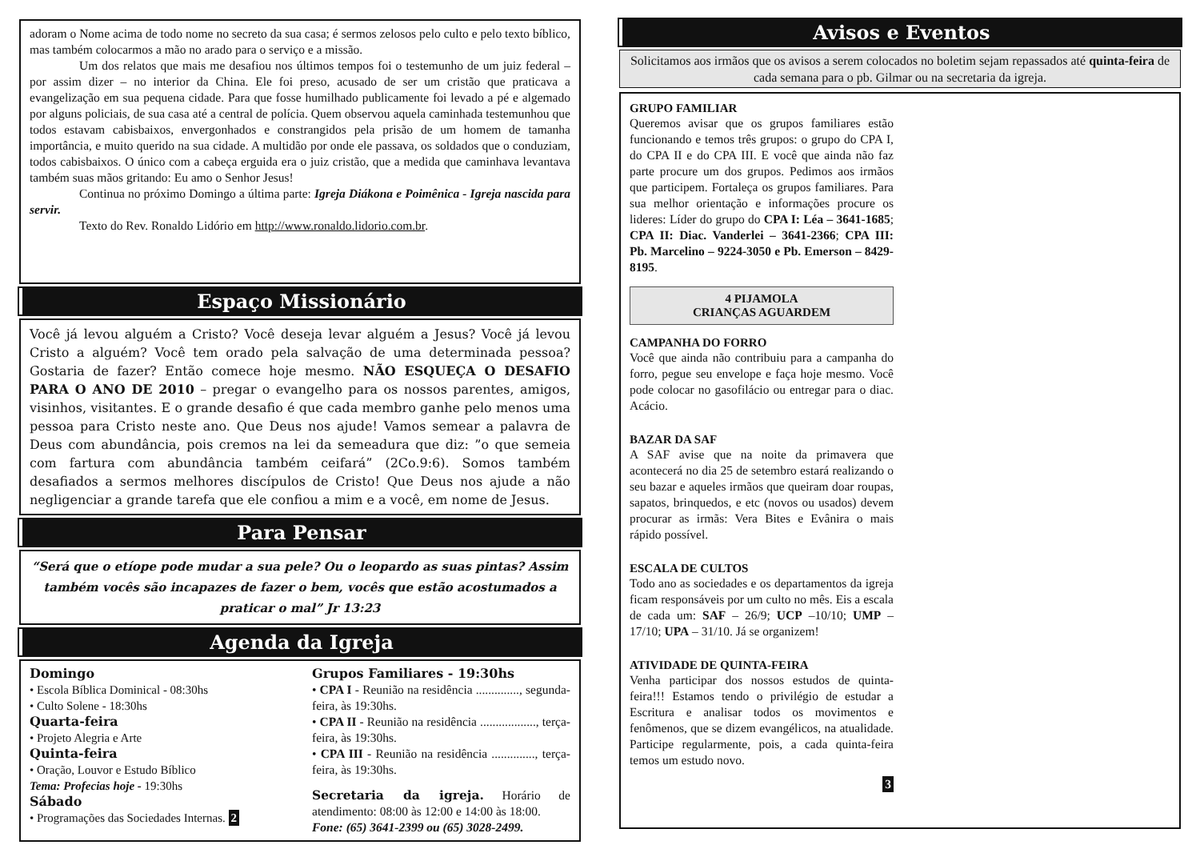adoram o Nome acima de todo nome no secreto da sua casa; é sermos zelosos pelo culto e pelo texto bíblico, mas também colocarmos a mão no arado para o serviço e a missão.
Um dos relatos que mais me desafiou nos últimos tempos foi o testemunho de um juiz federal – por assim dizer – no interior da China. Ele foi preso, acusado de ser um cristão que praticava a evangelização em sua pequena cidade. Para que fosse humilhado publicamente foi levado a pé e algemado por alguns policiais, de sua casa até a central de polícia. Quem observou aquela caminhada testemunhou que todos estavam cabisbaixos, envergonhados e constrangidos pela prisão de um homem de tamanha importância, e muito querido na sua cidade. A multidão por onde ele passava, os soldados que o conduziam, todos cabisbaixos. O único com a cabeça erguida era o juiz cristão, que a medida que caminhava levantava também suas mãos gritando: Eu amo o Senhor Jesus!
Continua no próximo Domingo a última parte: Igreja Diákona e Poimênica - Igreja nascida para servir.
Texto do Rev. Ronaldo Lidório em http://www.ronaldo.lidorio.com.br.
Espaço Missionário
Você já levou alguém a Cristo? Você deseja levar alguém a Jesus? Você já levou Cristo a alguém? Você tem orado pela salvação de uma determinada pessoa? Gostaria de fazer? Então comece hoje mesmo. NÃO ESQUEÇA O DESAFIO PARA O ANO DE 2010 – pregar o evangelho para os nossos parentes, amigos, visinhos, visitantes. E o grande desafio é que cada membro ganhe pelo menos uma pessoa para Cristo neste ano. Que Deus nos ajude! Vamos semear a palavra de Deus com abundância, pois cremos na lei da semeadura que diz: ”o que semeia com fartura com abundância também ceifará” (2Co.9:6). Somos também desafiados a sermos melhores discípulos de Cristo! Que Deus nos ajude a não negligenciar a grande tarefa que ele confiou a mim e a você, em nome de Jesus.
Para Pensar
“Será que o etíope pode mudar a sua pele? Ou o leopardo as suas pintas? Assim também vocês são incapazes de fazer o bem, vocês que estão acostumados a praticar o mal” Jr 13:23
Agenda da Igreja
Domingo
• Escola Bíblica Dominical - 08:30hs
• Culto Solene - 18:30hs
Quarta-feira
• Projeto Alegria e Arte
Quinta-feira
• Oração, Louvor e Estudo Bíblico
Tema: Profecias hoje - 19:30hs
Sábado
• Programações das Sociedades Internas. 2
Grupos Familiares - 19:30hs
• CPA I - Reunião na residência .............., segunda-feira, às 19:30hs.
• CPA II - Reunião na residência .................., terça-feira, às 19:30hs.
• CPA III - Reunião na residência .............., terça-feira, às 19:30hs.
Secretaria da igreja. Horário de atendimento: 08:00 às 12:00 e 14:00 às 18:00.
Fone: (65) 3641-2399 ou (65) 3028-2499.
Avisos e Eventos
Solicitamos aos irmãos que os avisos a serem colocados no boletim sejam repassados até quinta-feira de cada semana para o pb. Gilmar ou na secretaria da igreja.
GRUPO FAMILIAR
Queremos avisar que os grupos familiares estão funcionando e temos três grupos: o grupo do CPA I, do CPA II e do CPA III. E você que ainda não faz parte procure um dos grupos. Pedimos aos irmãos que participem. Fortaleça os grupos familiares. Para sua melhor orientação e informações procure os lideres: Líder do grupo do CPA I: Léa – 3641-1685; CPA II: Diac. Vanderlei – 3641-2366; CPA III: Pb. Marcelino – 9224-3050 e Pb. Emerson – 8429-8195.
4 PIJAMOLA
CRIANÇAS AGUARDEM
CAMPANHA DO FORRO
Você que ainda não contribuiu para a campanha do forro, pegue seu envelope e faça hoje mesmo. Você pode colocar no gasofilácio ou entregar para o diac. Acácio.
BAZAR DA SAF
A SAF avise que na noite da primavera que acontecerá no dia 25 de setembro estará realizando o seu bazar e aqueles irmãos que queiram doar roupas, sapatos, brinquedos, e etc (novos ou usados) devem procurar as irmãs: Vera Bites e Evânira o mais rápido possível.
ESCALA DE CULTOS
Todo ano as sociedades e os departamentos da igreja ficam responsáveis por um culto no mês. Eis a escala de cada um: SAF – 26/9; UCP –10/10; UMP – 17/10; UPA – 31/10. Já se organizem!
ATIVIDADE DE QUINTA-FEIRA
Venha participar dos nossos estudos de quinta-feira!!! Estamos tendo o privilégio de estudar a Escritura e analisar todos os movimentos e fenômenos, que se dizem evangélicos, na atualidade. Participe regularmente, pois, a cada quinta-feira temos um estudo novo.
3